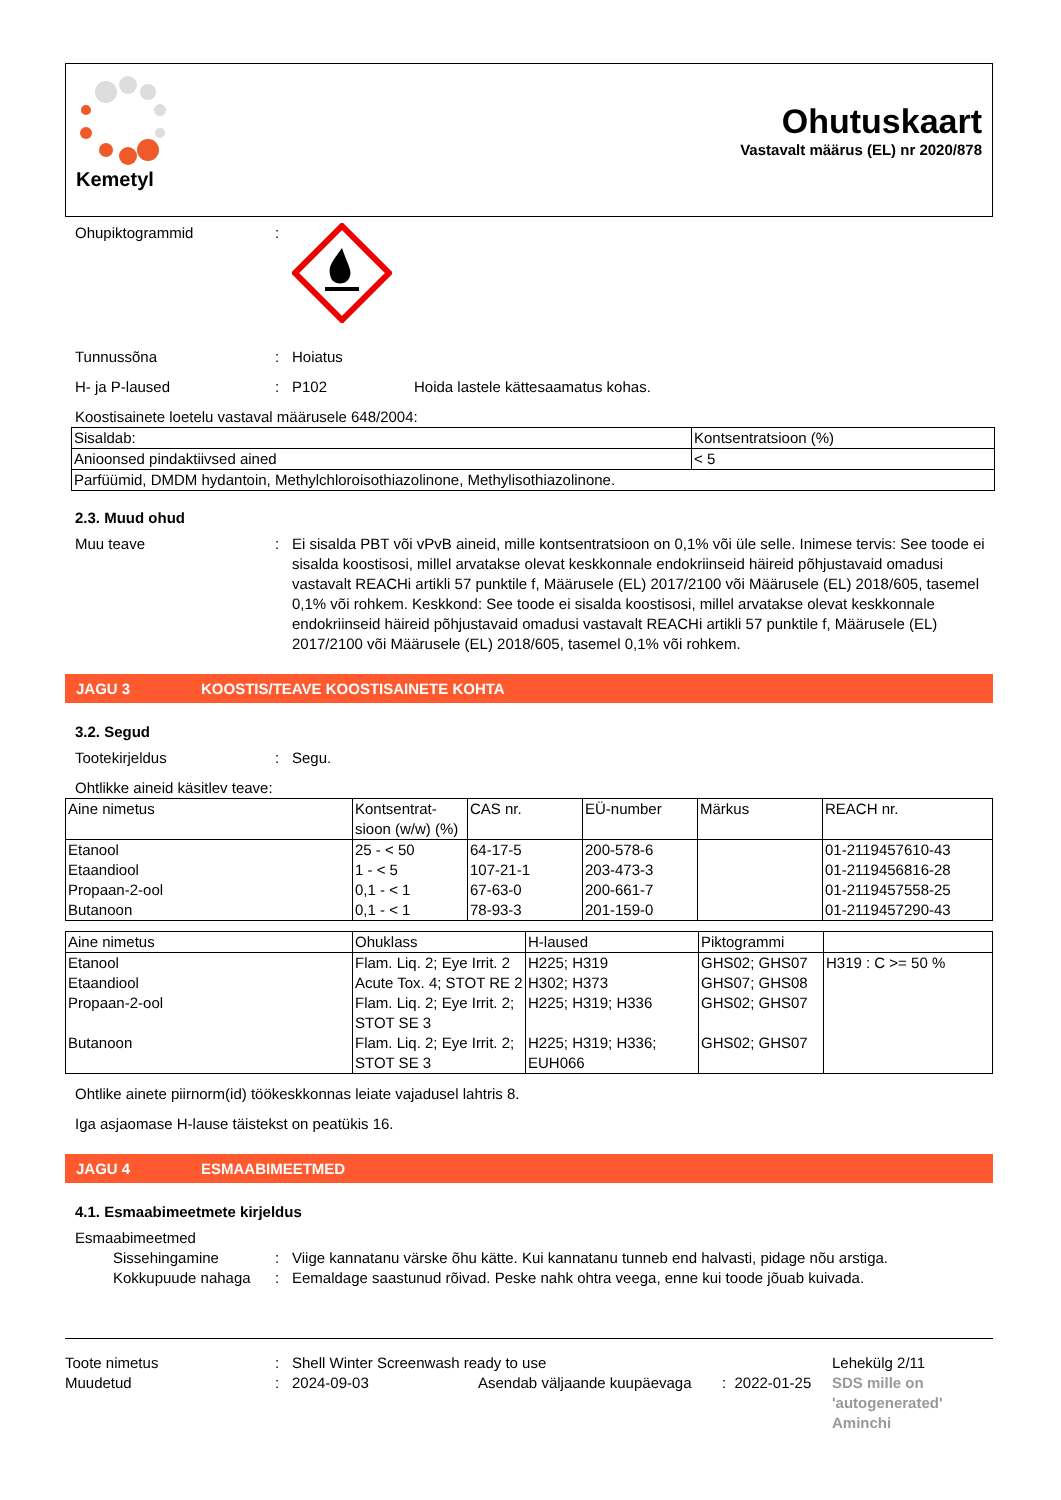Kemetyl
Ohutuskaart
Vastavalt määrus (EL) nr 2020/878
Ohupiktogrammid:
Tunnussõna: Hoiatus
H- ja P-laused: P102 Hoida lastele kättesaamatus kohas.
Koostisainete loetelu vastaval määrusele 648/2004:
| Sisaldab: | Kontsentratsioon (%) |
| Anioonsed pindaktiivsed ained | < 5 |
| Parfüümid, DMDM hydantoin, Methylchloroisothiazolinone, Methylisothiazolinone. | |
2.3. Muud ohud
Muu teave: Ei sisalda PBT või vPvB aineid, mille kontsentratsioon on 0,1% või üle selle. Inimese tervis: See toode ei sisalda koostisosi, millel arvatakse olevat keskkonnale endokriinseid häireid põhjustavaid omadusi vastavalt REACHi artikli 57 punktile f, Määrusele (EL) 2017/2100 või Määrusele (EL) 2018/605, tasemel 0,1% või rohkem. Keskkond: See toode ei sisalda koostisosi, millel arvatakse olevat keskkonnale endokriinseid häireid põhjustavaid omadusi vastavalt REACHi artikli 57 punktile f, Määrusele (EL) 2017/2100 või Määrusele (EL) 2018/605, tasemel 0,1% või rohkem.
JAGU 3 KOOSTIS/TEAVE KOOSTISAINETE KOHTA
3.2. Segud
Tootekirjeldus: Segu.
Ohtlikke aineid käsitlev teave:
| Aine nimetus | Kontsentrat-sioon (w/w) (%) | CAS nr. | EÜ-number | Märkus | REACH nr. |
| --- | --- | --- | --- | --- | --- |
| Etanool Etaandiool Propaan-2-ool Butanoon | 25 - < 50 1 - < 5 0,1 - < 1 0,1 - < 1 | 64-17-5 107-21-1 67-63-0 78-93-3 | 200-578-6 203-473-3 200-661-7 201-159-0 | | 01-2119457610-43 01-2119456816-28 01-2119457558-25 01-2119457290-43 |
| Aine nimetus | Ohuklass | H-laused | Piktogrammi | |
| --- | --- | --- | --- | --- |
| Etanool | Flam. Liq. 2; Eye Irrit. 2 | H225; H319 | GHS02; GHS07 | H319 : C >= 50 % |
| Etaandiool | Acute Tox. 4; STOT RE 2 | H302; H373 | GHS07; GHS08 | |
| Propaan-2-ool | Flam. Liq. 2; Eye Irrit. 2; STOT SE 3 | H225; H319; H336 | GHS02; GHS07 | |
| Butanoon | Flam. Liq. 2; Eye Irrit. 2; STOT SE 3 | H225; H319; H336; EUH066 | GHS02; GHS07 | |
Ohtlike ainete piirnorm(id) töökeskkonnas leiate vajadusel lahtris 8.
Iga asjaomase H-lause täistekst on peatükis 16.
JAGU 4 ESMAABIMEETMED
4.1. Esmaabimeetmete kirjeldus
Esmaabimeetmed
Sissehingamine: Viige kannatanu värske õhu kätte. Kui kannatanu tunneb end halvasti, pidage nõu arstiga.
Kokkupuude nahaga: Eemaldage saastunud rõivad. Peske nahk ohtra veega, enne kui toode jõuab kuivada.
Toote nimetus
Muudetud
:
:
Shell Winter Screenwash ready to use
2024-09-03 Asendab väljaande kuupäevaga
: 2022-01-25
Lehekülg 2/11
SDS mille on
'autogenerated'
Aminchi